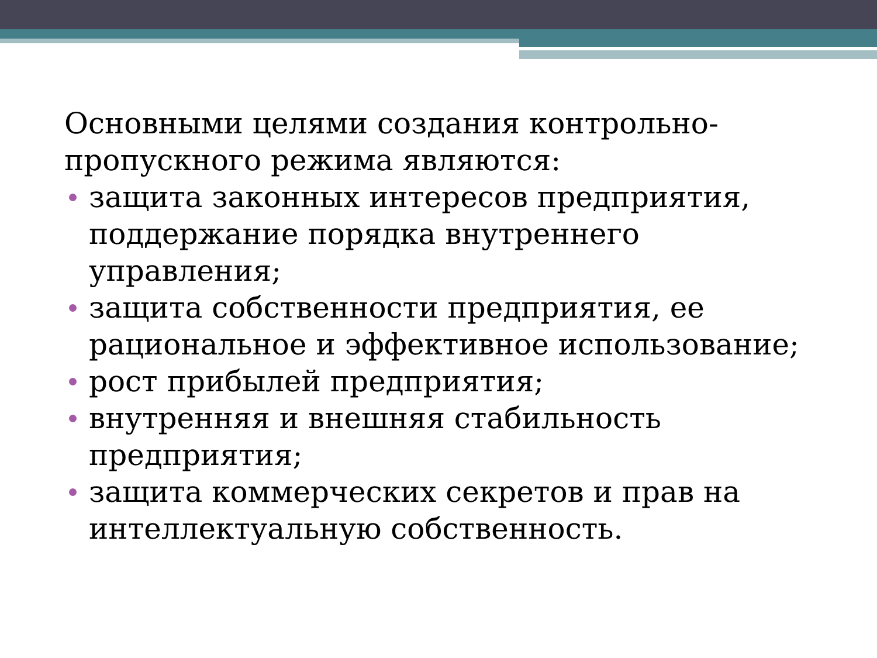Основными целями создания контрольно-пропускного режима являются:
защита законных интересов предприятия, поддержание порядка внутреннего управления;
защита собственности предприятия, ее рациональное и эффективное использование;
рост прибылей предприятия;
внутренняя и внешняя стабильность предприятия;
защита коммерческих секретов и прав на интеллектуальную собственность.